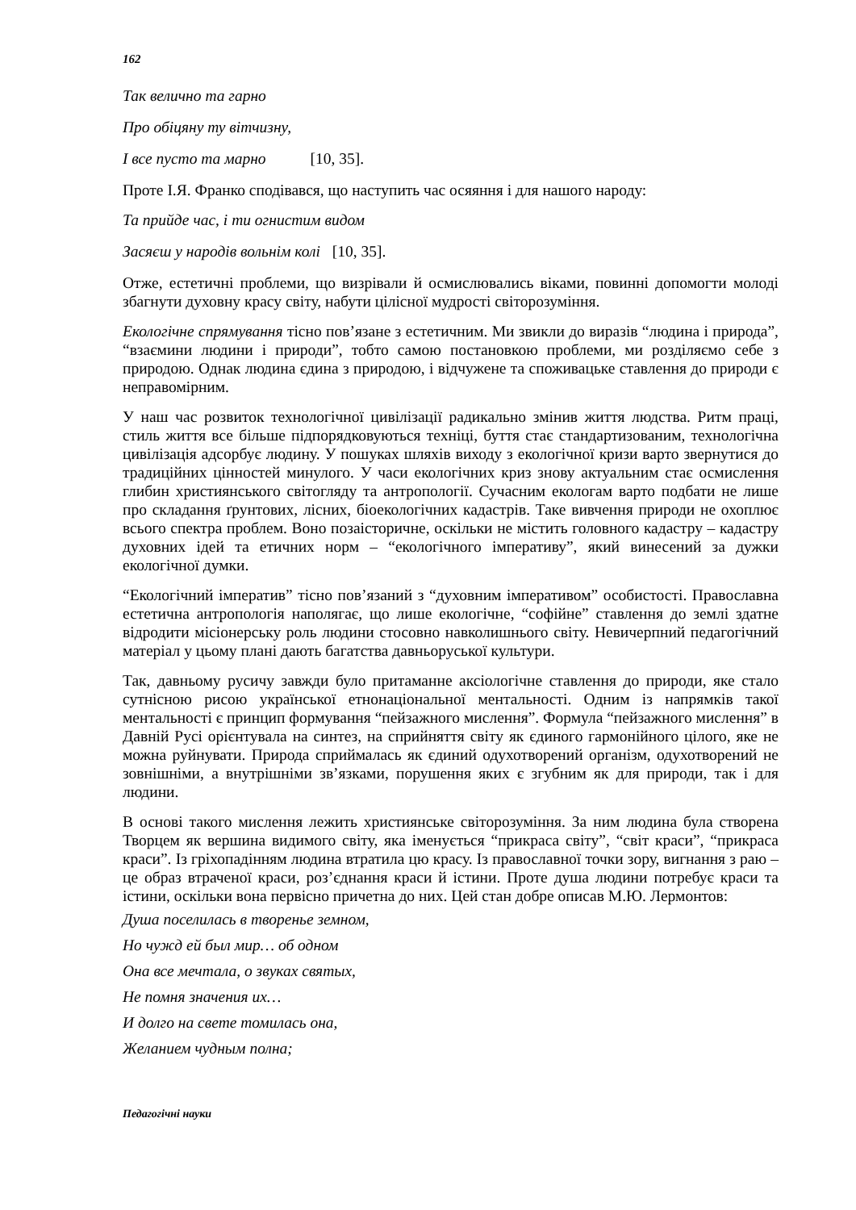162
Так велично та гарно
Про обіцяну ту вітчизну,
І все пусто та марно [10, 35].
Проте І.Я. Франко сподівався, що наступить час осяяння і для нашого народу:
Та прийде час, і ти огнистим видом
Засяєш у народів вольнім колі [10, 35].
Отже, естетичні проблеми, що визрівали й осмислювались віками, повинні допомогти молоді збагнути духовну красу світу, набути цілісної мудрості світорозуміння.
Екологічне спрямування тісно пов’язане з естетичним. Ми звикли до виразів “людина і природа”, “взаємини людини і природи”, тобто самою постановкою проблеми, ми розділяємо себе з природою. Однак людина єдина з природою, і відчужене та споживацьке ставлення до природи є неправомірним.
У наш час розвиток технологічної цивілізації радикально змінив життя людства. Ритм праці, стиль життя все більше підпорядковуються техніці, буття стає стандартизованим, технологічна цивілізація адсорбує людину. У пошуках шляхів виходу з екологічної кризи варто звернутися до традиційних цінностей минулого. У часи екологічних криз знову актуальним стає осмислення глибин християнського світогляду та антропології. Сучасним екологам варто подбати не лише про складання ґрунтових, лісних, біоекологічних кадастрів. Таке вивчення природи не охоплює всього спектра проблем. Воно позаісторичне, оскільки не містить головного кадастру – кадастру духовних ідей та етичних норм – “екологічного імперативу”, який винесений за дужки екологічної думки.
“Екологічний імператив” тісно пов’язаний з “духовним імперативом” особистості. Православна естетична антропологія наполягає, що лише екологічне, “софійне” ставлення до землі здатне відродити місіонерську роль людини стосовно навколишнього світу. Невичерпний педагогічний матеріал у цьому плані дають багатства давньоруської культури.
Так, давньому русичу завжди було притаманне аксіологічне ставлення до природи, яке стало сутнісною рисою української етнонаціональної ментальності. Одним із напрямків такої ментальності є принцип формування “пейзажного мислення”. Формула “пейзажного мислення” в Давній Русі орієнтувала на синтез, на сприйняття світу як єдиного гармонійного цілого, яке не можна руйнувати. Природа сприймалась як єдиний одухотворений організм, одухотворений не зовнішніми, а внутрішніми зв’язками, порушення яких є згубним як для природи, так і для людини.
В основі такого мислення лежить християнське світорозуміння. За ним людина була створена Творцем як вершина видимого світу, яка іменується “прикраса світу”, “світ краси”, “прикраса краси”. Із гріхопадінням людина втратила цю красу. Із православної точки зору, вигнання з раю – це образ втраченої краси, роз’єднання краси й істини. Проте душа людини потребує краси та істини, оскільки вона первісно причетна до них. Цей стан добре описав М.Ю. Лермонтов:
Душа поселилась в творенье земном,
Но чужд ей был мир… об одном
Она все мечтала, о звуках святых,
Не помня значения их…
И долго на свете томилась она,
Желанием чудным полна;
Педагогічні науки